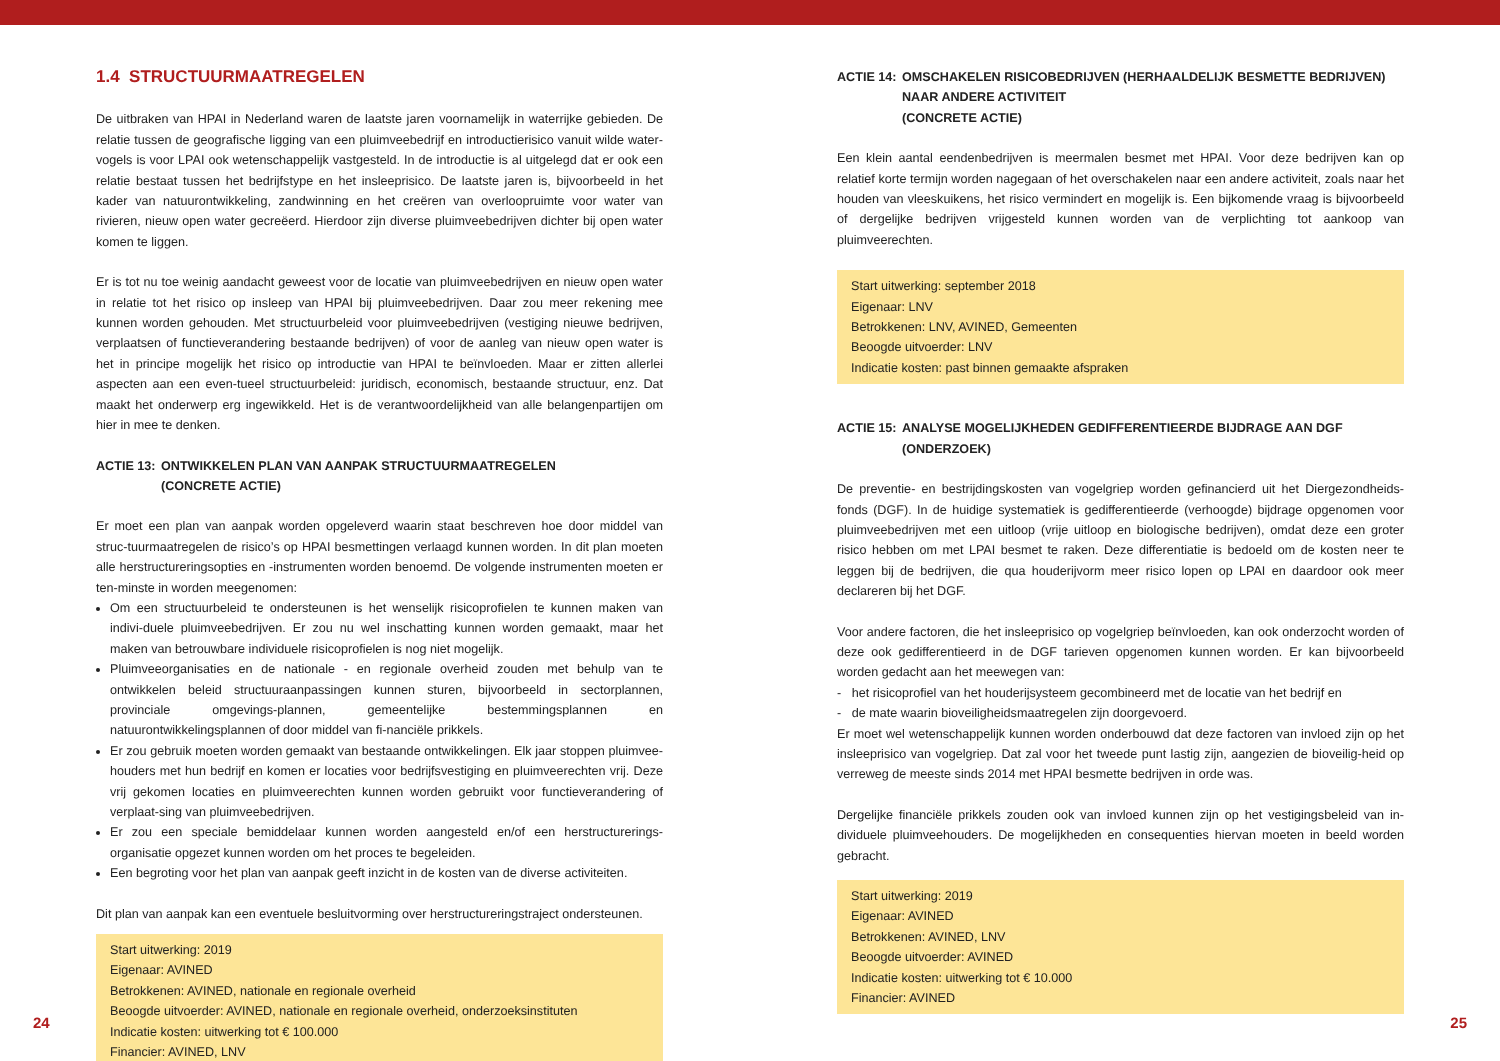1.4 STRUCTUURMAATREGELEN
De uitbraken van HPAI in Nederland waren de laatste jaren voornamelijk in waterrijke gebieden. De relatie tussen de geografische ligging van een pluimveebedrijf en introductierisico vanuit wilde water-vogels is voor LPAI ook wetenschappelijk vastgesteld. In de introductie is al uitgelegd dat er ook een relatie bestaat tussen het bedrijfstype en het insleeprisico. De laatste jaren is, bijvoorbeeld in het kader van natuurontwikkeling, zandwinning en het creëren van overloopruimte voor water van rivieren, nieuw open water gecreëerd. Hierdoor zijn diverse pluimveebedrijven dichter bij open water komen te liggen.
Er is tot nu toe weinig aandacht geweest voor de locatie van pluimveebedrijven en nieuw open water in relatie tot het risico op insleep van HPAI bij pluimveebedrijven. Daar zou meer rekening mee kunnen worden gehouden. Met structuurbeleid voor pluimveebedrijven (vestiging nieuwe bedrijven, verplaatsen of functieverandering bestaande bedrijven) of voor de aanleg van nieuw open water is het in principe mogelijk het risico op introductie van HPAI te beïnvloeden. Maar er zitten allerlei aspecten aan een even-tueel structuurbeleid: juridisch, economisch, bestaande structuur, enz. Dat maakt het onderwerp erg ingewikkeld. Het is de verantwoordelijkheid van alle belangenpartijen om hier in mee te denken.
ACTIE 13: ONTWIKKELEN PLAN VAN AANPAK STRUCTUURMAATREGELEN
(CONCRETE ACTIE)
Er moet een plan van aanpak worden opgeleverd waarin staat beschreven hoe door middel van struc-tuurmaatregelen de risico’s op HPAI besmettingen verlaagd kunnen worden. In dit plan moeten alle herstructureringsopties en -instrumenten worden benoemd. De volgende instrumenten moeten er ten-minste in worden meegenomen:
Om een structuurbeleid te ondersteunen is het wenselijk risicoprofielen te kunnen maken van indivi-duele pluimveebedrijven. Er zou nu wel inschatting kunnen worden gemaakt, maar het maken van betrouwbare individuele risicoprofielen is nog niet mogelijk.
Pluimveeorganisaties en de nationale - en regionale overheid zouden met behulp van te ontwikkelen beleid structuuraanpassingen kunnen sturen, bijvoorbeeld in sectorplannen, provinciale omgevings-plannen, gemeentelijke bestemmingsplannen en natuurontwikkelingsplannen of door middel van fi-nanciële prikkels.
Er zou gebruik moeten worden gemaakt van bestaande ontwikkelingen. Elk jaar stoppen pluimvee-houders met hun bedrijf en komen er locaties voor bedrijfsvestiging en pluimveerechten vrij. Deze vrij gekomen locaties en pluimveerechten kunnen worden gebruikt voor functieverandering of verplaat-sing van pluimveebedrijven.
Er zou een speciale bemiddelaar kunnen worden aangesteld en/of een herstructurerings-organisatie opgezet kunnen worden om het proces te begeleiden.
Een begroting voor het plan van aanpak geeft inzicht in de kosten van de diverse activiteiten.
Dit plan van aanpak kan een eventuele besluitvorming over herstructureringstraject ondersteunen.
Start uitwerking: 2019
Eigenaar: AVINED
Betrokkenen: AVINED, nationale en regionale overheid
Beoogde uitvoerder: AVINED, nationale en regionale overheid, onderzoeksinstituten
Indicatie kosten: uitwerking tot € 100.000
Financier: AVINED, LNV
ACTIE 14: OMSCHAKELEN RISICOBEDRIJVEN (HERHAALDELIJK BESMETTE BEDRIJVEN) NAAR ANDERE ACTIVITEIT
(CONCRETE ACTIE)
Een klein aantal eendenbedrijven is meermalen besmet met HPAI. Voor deze bedrijven kan op relatief korte termijn worden nagegaan of het overschakelen naar een andere activiteit, zoals naar het houden van vleeskuikens, het risico vermindert en mogelijk is. Een bijkomende vraag is bijvoorbeeld of dergelijke bedrijven vrijgesteld kunnen worden van de verplichting tot aankoop van pluimveerechten.
Start uitwerking: september 2018
Eigenaar: LNV
Betrokkenen: LNV, AVINED, Gemeenten
Beoogde uitvoerder: LNV
Indicatie kosten: past binnen gemaakte afspraken
ACTIE 15: ANALYSE MOGELIJKHEDEN GEDIFFERENTIEERDE BIJDRAGE AAN DGF
(ONDERZOEK)
De preventie- en bestrijdingskosten van vogelgriep worden gefinancierd uit het Diergezondheids-fonds (DGF). In de huidige systematiek is gedifferentieerde (verhoogde) bijdrage opgenomen voor pluimveebedrijven met een uitloop (vrije uitloop en biologische bedrijven), omdat deze een groter risico hebben om met LPAI besmet te raken. Deze differentiatie is bedoeld om de kosten neer te leggen bij de bedrijven, die qua houderijvorm meer risico lopen op LPAI en daardoor ook meer declareren bij het DGF.
Voor andere factoren, die het insleeprisico op vogelgriep beïnvloeden, kan ook onderzocht worden of deze ook gedifferentieerd in de DGF tarieven opgenomen kunnen worden. Er kan bijvoorbeeld worden gedacht aan het meewegen van:
- het risicoprofiel van het houderijsysteem gecombineerd met de locatie van het bedrijf en
- de mate waarin bioveiligheidsmaatregelen zijn doorgevoerd.
Er moet wel wetenschappelijk kunnen worden onderbouwd dat deze factoren van invloed zijn op het insleeprisico van vogelgriep. Dat zal voor het tweede punt lastig zijn, aangezien de bioveilig-heid op verreweg de meeste sinds 2014 met HPAI besmette bedrijven in orde was.
Dergelijke financiële prikkels zouden ook van invloed kunnen zijn op het vestigingsbeleid van in-dividuele pluimveehouders. De mogelijkheden en consequenties hiervan moeten in beeld worden gebracht.
Start uitwerking: 2019
Eigenaar: AVINED
Betrokkenen: AVINED, LNV
Beoogde uitvoerder: AVINED
Indicatie kosten: uitwerking tot € 10.000
Financier: AVINED
24 25